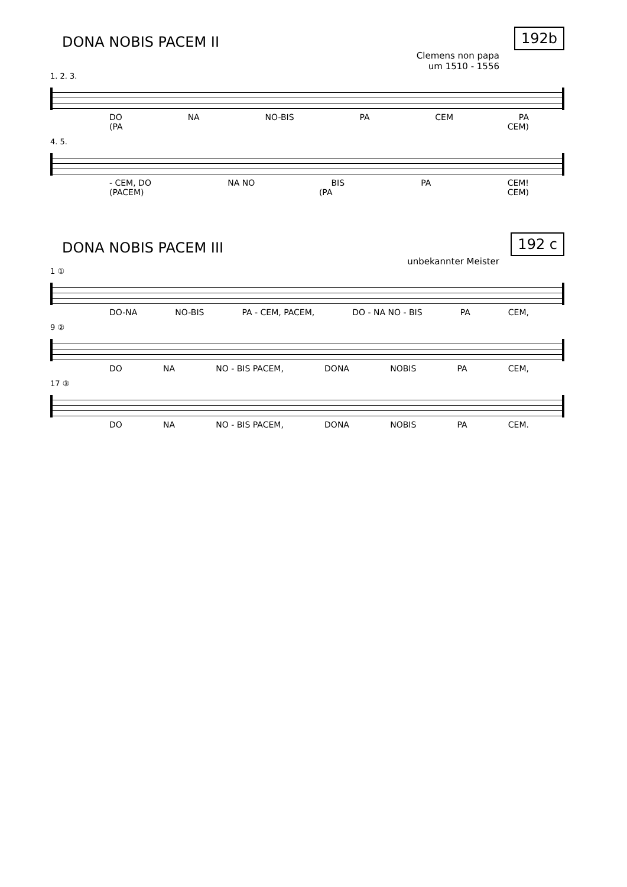DONA NOBIS PACEM II
192b
Clemens non papa
um 1510 - 1556
1. 2. 3.
DO NA NO-BIS PA CEM PA
(PA CEM)
4. 5.
- CEM, DO NA NO BIS PA CEM!
(PACEM) (PA CEM)
DONA NOBIS PACEM III
192 c
unbekannter Meister
1 ①
DO-NA NO-BIS PA - CEM, PACEM, DO - NA NO - BIS PA CEM,
9 ②
DO NA NO - BIS PACEM, DONA NOBIS PA CEM,
17 ③
DO NA NO - BIS PACEM, DONA NOBIS PA CEM.